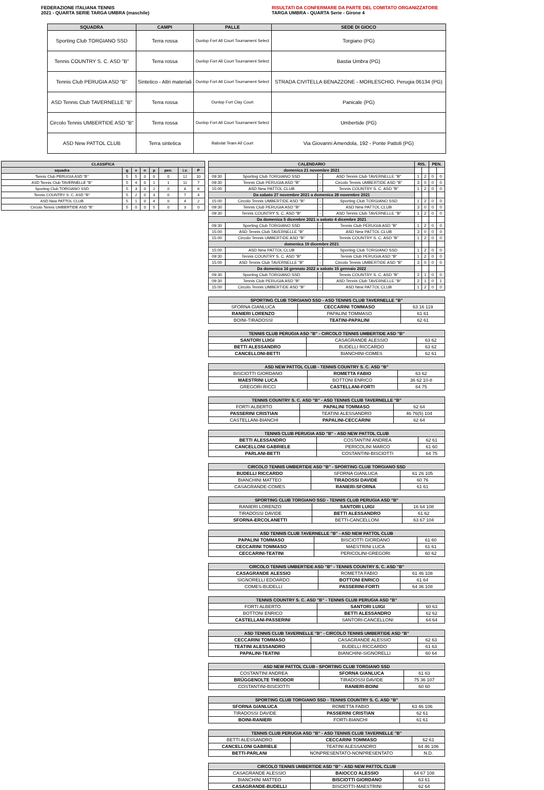FEDERAZIONE ITALIANA TENNIS
2021 - QUARTA SERIE TARGA UMBRA (maschile)
RISULTATI DA CONFERMARE DA PARTE DEL COMITATO ORGANIZZATORE
TARGA UMBRA - QUARTA Serie - Girone 4
| SQUADRA | CAMPI | PALLE | SEDE DI GIOCO |
| --- | --- | --- | --- |
| Sporting Club TORGIANO SSD | Terra rossa | Dunlop Fort All Court Tournament Select | Torgiano (PG) |
| Tennis COUNTRY S. C. ASD "B" | Terra rossa | Dunlop Fort All Court Tournament Select | Bastia Umbra (PG) |
| Tennis Club PERUGIA ASD "B" | Sintetico - Altri materiali | Dunlop Fort All Court Tournament Select | STRADA CIVITELLA BENAZZONE - MORLESCHIO, Perugia 06134 (PG) |
| ASD Tennis Club TAVERNELLE "B" | Terra rossa | Dunlop Fort Clay Court | Panicale (PG) |
| Circolo Tennis UMBERTIDE ASD "B" | Terra rossa | Dunlop Fort All Court Tournament Select | Umbertide (PG) |
| ASD New PATTOL CLUB | Terra sintetica | Babolat Team All Court | Via Giovanni Amendola, 192 - Ponte Pattoli (PG) |
| CLASSIFICA | | | | | | | |
| --- | --- | --- | --- | --- | --- | --- | --- |
| squadra | g | v | n | p | pen. | i.v. | P |
| Tennis Club PERUGIA ASD "B" | 5 | 5 | 0 | 0 | 0 | 12 | 10 |
| ASD Tennis Club TAVERNELLE "B" | 5 | 4 | 0 | 1 | 1 | 11 | 7 |
| Sporting Club TORGIANO SSD | 5 | 3 | 0 | 2 | 0 | 8 | 6 |
| Tennis COUNTRY S. C. ASD "B" | 5 | 2 | 0 | 3 | 0 | 7 | 4 |
| ASD New PATTOL CLUB | 5 | 1 | 0 | 4 | 0 | 4 | 2 |
| Circolo Tennis UMBERTIDE ASD "B" | 5 | 0 | 0 | 5 | 0 | 3 | 0 |
| CALENDARIO | | | | RIS. | | PEN. | |
| --- | --- | --- | --- | --- | --- | --- | --- |
| domenica 21 novembre 2021 | | | | | | | |
| 09:30 | Sporting Club TORGIANO SSD | - | ASD Tennis Club TAVERNELLE "B" | 1 | 2 | 0 | 0 |
| 09:30 | Tennis Club PERUGIA ASD "B" | - | Circolo Tennis UMBERTIDE ASD "B" | 3 | 0 | 0 | 0 |
| 15:00 | ASD New PATTOL CLUB | - | Tennis COUNTRY S. C. ASD "B" | 1 | 2 | 0 | 0 |
| Da sabato 27 novembre 2021 a domenica 28 novembre 2021 | | | | | | | |
| 15:00 | Circolo Tennis UMBERTIDE ASD "B" | - | Sporting Club TORGIANO SSD | 1 | 2 | 0 | 0 |
| 09:30 | Tennis Club PERUGIA ASD "B" | - | ASD New PATTOL CLUB | 3 | 0 | 0 | 0 |
| 09:30 | Tennis COUNTRY S. C. ASD "B" | - | ASD Tennis Club TAVERNELLE "B" | 1 | 2 | 0 | 0 |
| Da domenica 5 dicembre 2021 a sabato 4 dicembre 2021 | | | | | | | |
| 09:30 | Sporting Club TORGIANO SSD | - | Tennis Club PERUGIA ASD "B" | 1 | 2 | 0 | 0 |
| 15:00 | ASD Tennis Club TAVERNELLE "B" | - | ASD New PATTOL CLUB | 3 | 0 | 0 | 0 |
| 15:00 | Circolo Tennis UMBERTIDE ASD "B" | - | Tennis COUNTRY S. C. ASD "B" | 1 | 2 | 0 | 0 |
| domenica 19 dicembre 2021 | | | | | | | |
| 15:00 | ASD New PATTOL CLUB | - | Sporting Club TORGIANO SSD | 1 | 2 | 0 | 0 |
| 09:30 | Tennis COUNTRY S. C. ASD "B" | - | Tennis Club PERUGIA ASD "B" | 1 | 2 | 0 | 0 |
| 15:00 | ASD Tennis Club TAVERNELLE "B" | - | Circolo Tennis UMBERTIDE ASD "B" | 3 | 0 | 0 | 0 |
| Da domenica 16 gennaio 2022 a sabato 15 gennaio 2022 | | | | | | | |
| 09:30 | Sporting Club TORGIANO SSD | - | Tennis COUNTRY S. C. ASD "B" | 2 | 1 | 0 | 0 |
| 09:30 | Tennis Club PERUGIA ASD "B" | - | ASD Tennis Club TAVERNELLE "B" | 2 | 1 | 0 | 1 |
| 15:00 | Circolo Tennis UMBERTIDE ASD "B" | - | ASD New PATTOL CLUB | 1 | 2 | 0 | 0 |
| SPORTING CLUB TORGIANO SSD - ASD TENNIS CLUB TAVERNELLE "B" | | |
| --- | --- | --- |
| SFORNA GIANLUCA | CECCARINI TOMMASO | 63 16 119 |
| RANIERI LORENZO | PAPALINI TOMMASO | 61 61 |
| BOINI-TIRADOSSI | TEATINI-PAPALINI | 62 61 |
| TENNIS CLUB PERUGIA ASD "B" - CIRCOLO TENNIS UMBERTIDE ASD "B" | | |
| --- | --- | --- |
| SANTORI LUIGI | CASAGRANDE ALESSIO | 63 62 |
| BETTI ALESSANDRO | BUDELLI RICCARDO | 63 62 |
| CANCELLONI-BETTI | BIANCHINI-COMES | 62 61 |
| ASD NEW PATTOL CLUB - TENNIS COUNTRY S. C. ASD "B" | | |
| --- | --- | --- |
| BISCIOTTI GIORDANO | ROMETTA FABIO | 63 62 |
| MAESTRINI LUCA | BOTTONI ENRICO | 36 62 10-8 |
| GREGORI-RICCI | CASTELLANI-FORTI | 64 75 |
| TENNIS COUNTRY S. C. ASD "B" - ASD TENNIS CLUB TAVERNELLE "B" | | |
| --- | --- | --- |
| FORTI ALBERTO | PAPALINI TOMMASO | 62 64 |
| PASSERINI CRISTIAN | TEATINI ALESSANDRO | 46 76(5) 104 |
| CASTELLANI-BIANCHI | PAPALINI-CECCARINI | 62 64 |
| TENNIS CLUB PERUGIA ASD "B" - ASD NEW PATTOL CLUB | | |
| --- | --- | --- |
| BETTI ALESSANDRO | COSTANTINI ANDREA | 62 61 |
| CANCELLONI GABRIELE | PERICOLINI MARCO | 61 60 |
| PARLANI-BETTI | COSTANTINI-BISCIOTTI | 64 75 |
| CIRCOLO TENNIS UMBERTIDE ASD "B" - SPORTING CLUB TORGIANO SSD | | |
| --- | --- | --- |
| BUDELLI RICCARDO | SFORNA GIANLUCA | 61 26 105 |
| BIANCHINI MATTEO | TIRADOSSI DAVIDE | 60 76 |
| CASAGRANDE-COMES | RANIERI-SFORNA | 61 61 |
| SPORTING CLUB TORGIANO SSD - TENNIS CLUB PERUGIA ASD "B" | | |
| --- | --- | --- |
| RANIERI LORENZO | SANTORI LUIGI | 16 64 108 |
| TIRADOSSI DAVIDE | BETTI ALESSANDRO | 61 62 |
| SFORNA-ERCOLANETTI | BETTI-CANCELLONI | 63 67 104 |
| ASD TENNIS CLUB TAVERNELLE "B" - ASD NEW PATTOL CLUB | | |
| --- | --- | --- |
| PAPALINI TOMMASO | BISCIOTTI GIORDANO | 61 60 |
| CECCARINI TOMMASO | MAESTRINI LUCA | 61 61 |
| CECCARINI-TEATINI | PERICOLINI-GREGORI | 60 62 |
| CIRCOLO TENNIS UMBERTIDE ASD "B" - TENNIS COUNTRY S. C. ASD "B" | | |
| --- | --- | --- |
| CASAGRANDE ALESSIO | ROMETTA FABIO | 61 46 108 |
| SIGNORELLI EDOARDO | BOTTONI ENRICO | 61 64 |
| COMES-BUDELLI | PASSERINI-FORTI | 64 36 108 |
| TENNIS COUNTRY S. C. ASD "B" - TENNIS CLUB PERUGIA ASD "B" | | |
| --- | --- | --- |
| FORTI ALBERTO | SANTORI LUIGI | 60 63 |
| BOTTONI ENRICO | BETTI ALESSANDRO | 62 62 |
| CASTELLANI-PASSERINI | SANTORI-CANCELLONI | 64 64 |
| ASD TENNIS CLUB TAVERNELLE "B" - CIRCOLO TENNIS UMBERTIDE ASD "B" | | |
| --- | --- | --- |
| CECCARINI TOMMASO | CASAGRANDE ALESSIO | 62 63 |
| TEATINI ALESSANDRO | BUDELLI RICCARDO | 61 63 |
| PAPALINI-TEATINI | BIANCHINI-SIGNORELLI | 60 64 |
| ASD NEW PATTOL CLUB - SPORTING CLUB TORGIANO SSD | | |
| --- | --- | --- |
| COSTANTINI ANDREA | SFORNA GIANLUCA | 61 63 |
| BRÜGGENOLTE THEODOR | TIRADOSSI DAVIDE | 75 36 107 |
| COSTANTINI-BISCIOTTI | RANIERI-BOINI | 60 60 |
| SPORTING CLUB TORGIANO SSD - TENNIS COUNTRY S. C. ASD "B" | | |
| --- | --- | --- |
| SFORNA GIANLUCA | ROMETTA FABIO | 63 46 106 |
| TIRADOSSI DAVIDE | PASSERINI CRISTIAN | 62 61 |
| BOINI-RANIERI | FORTI-BIANCHI | 61 61 |
| TENNIS CLUB PERUGIA ASD "B" - ASD TENNIS CLUB TAVERNELLE "B" | | |
| --- | --- | --- |
| BETTI ALESSANDRO | CECCARINI TOMMASO | 62 61 |
| CANCELLONI GABRIELE | TEATINI ALESSANDRO | 64 46 106 |
| BETTI-PARLANI | NONPRESENTATO-NONPRESENTATO | N.D. |
| CIRCOLO TENNIS UMBERTIDE ASD "B" - ASD NEW PATTOL CLUB | | |
| --- | --- | --- |
| CASAGRANDE ALESSIO | BAIOCCO ALESSIO | 64 67 108 |
| BIANCHINI MATTEO | BISCIOTTI GIORDANO | 63 61 |
| CASAGRANDE-BUDELLI | BISCIOTTI-MAESTRINI | 62 64 |